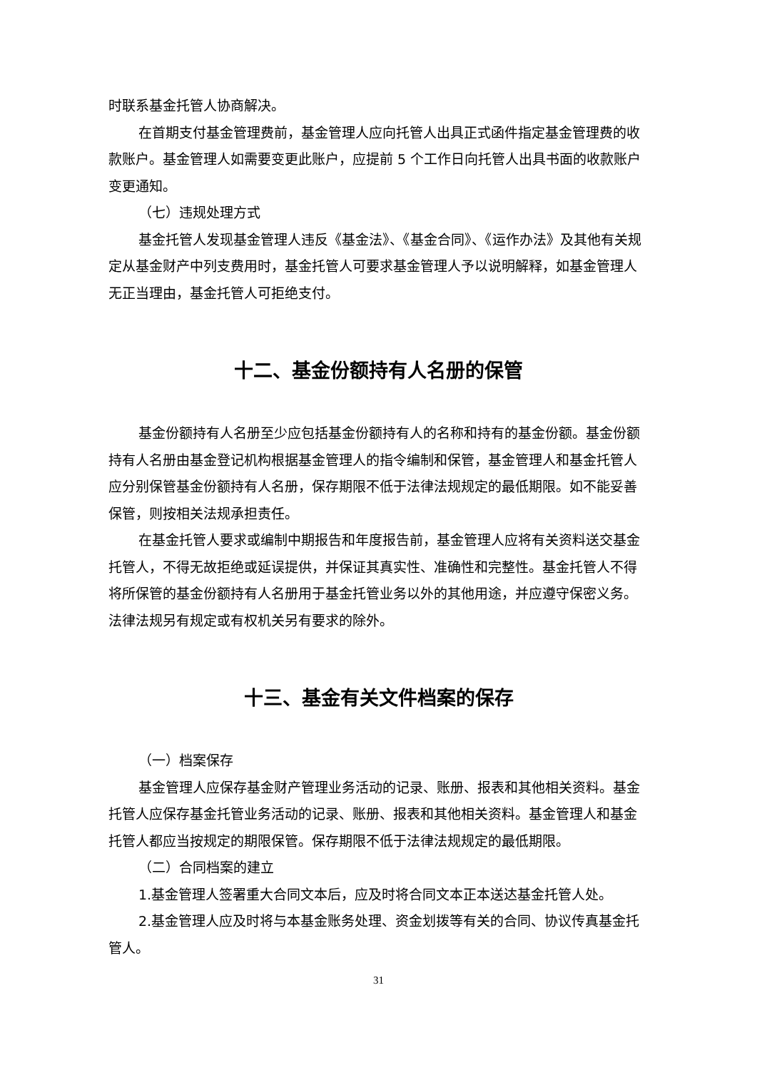时联系基金托管人协商解决。
在首期支付基金管理费前，基金管理人应向托管人出具正式函件指定基金管理费的收款账户。基金管理人如需要变更此账户，应提前 5 个工作日向托管人出具书面的收款账户变更通知。
（七）违规处理方式
基金托管人发现基金管理人违反《基金法》、《基金合同》、《运作办法》及其他有关规定从基金财产中列支费用时，基金托管人可要求基金管理人予以说明解释，如基金管理人无正当理由，基金托管人可拒绝支付。
十二、基金份额持有人名册的保管
基金份额持有人名册至少应包括基金份额持有人的名称和持有的基金份额。基金份额持有人名册由基金登记机构根据基金管理人的指令编制和保管，基金管理人和基金托管人应分别保管基金份额持有人名册，保存期限不低于法律法规规定的最低期限。如不能妥善保管，则按相关法规承担责任。
在基金托管人要求或编制中期报告和年度报告前，基金管理人应将有关资料送交基金托管人，不得无故拒绝或延误提供，并保证其真实性、准确性和完整性。基金托管人不得将所保管的基金份额持有人名册用于基金托管业务以外的其他用途，并应遵守保密义务。法律法规另有规定或有权机关另有要求的除外。
十三、基金有关文件档案的保存
（一）档案保存
基金管理人应保存基金财产管理业务活动的记录、账册、报表和其他相关资料。基金托管人应保存基金托管业务活动的记录、账册、报表和其他相关资料。基金管理人和基金托管人都应当按规定的期限保管。保存期限不低于法律法规规定的最低期限。
（二）合同档案的建立
1.基金管理人签署重大合同文本后，应及时将合同文本正本送达基金托管人处。
2.基金管理人应及时将与本基金账务处理、资金划拨等有关的合同、协议传真基金托管人。
31